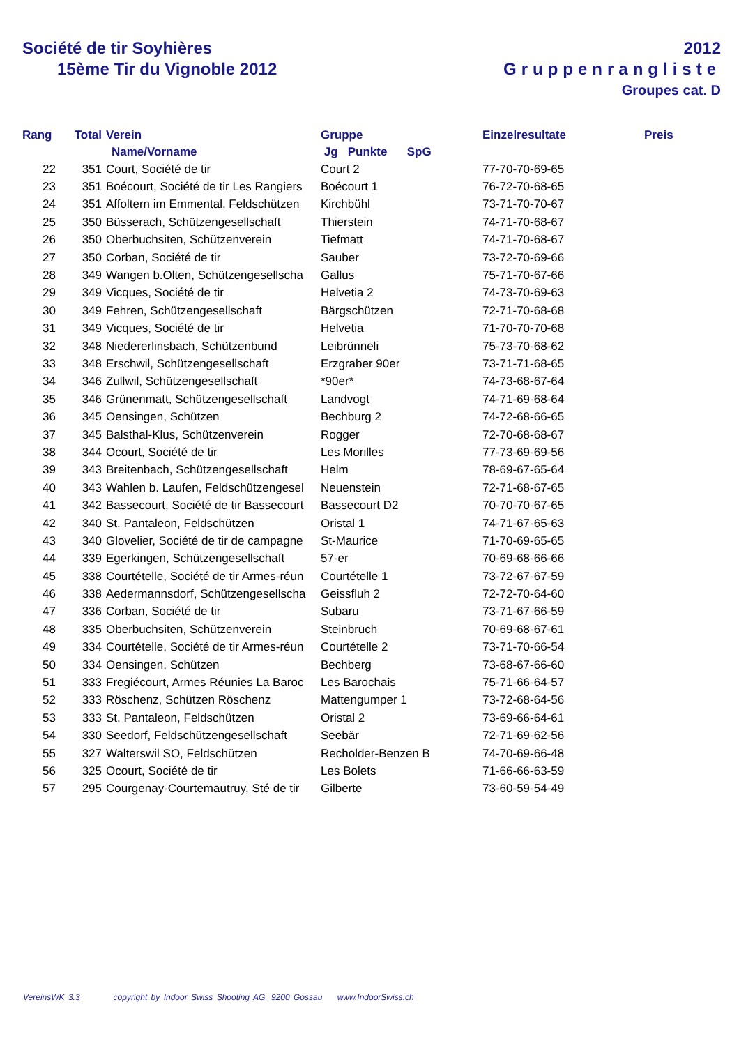Société de tir Soyhières
15ème Tir du Vignoble 2012
2012
Gruppenrangliste
Groupes cat. D
| Rang | Total | Verein | Gruppe | Einzelresultate | Preis |
| --- | --- | --- | --- | --- | --- |
| | | Name/Vorname | Jg Punkte SpG | | |
| 22 | 351 | Court, Société de tir | Court 2 | 77-70-70-69-65 | |
| 23 | 351 | Boécourt, Société de tir Les Rangiers | Boécourt 1 | 76-72-70-68-65 | |
| 24 | 351 | Affoltern im Emmental, Feldschützen | Kirchbühl | 73-71-70-70-67 | |
| 25 | 350 | Büsserach, Schützengesellschaft | Thierstein | 74-71-70-68-67 | |
| 26 | 350 | Oberbuchsiten, Schützenverein | Tiefmatt | 74-71-70-68-67 | |
| 27 | 350 | Corban, Société de tir | Sauber | 73-72-70-69-66 | |
| 28 | 349 | Wangen b.Olten, Schützengesellscha | Gallus | 75-71-70-67-66 | |
| 29 | 349 | Vicques, Société de tir | Helvetia 2 | 74-73-70-69-63 | |
| 30 | 349 | Fehren, Schützengesellschaft | Bärgschützen | 72-71-70-68-68 | |
| 31 | 349 | Vicques, Société de tir | Helvetia | 71-70-70-70-68 | |
| 32 | 348 | Niedererlinsbach, Schützenbund | Leibrünneli | 75-73-70-68-62 | |
| 33 | 348 | Erschwil, Schützengesellschaft | Erzgraber 90er | 73-71-71-68-65 | |
| 34 | 346 | Zullwil, Schützengesellschaft | *90er* | 74-73-68-67-64 | |
| 35 | 346 | Grünenmatt, Schützengesellschaft | Landvogt | 74-71-69-68-64 | |
| 36 | 345 | Oensingen, Schützen | Bechburg 2 | 74-72-68-66-65 | |
| 37 | 345 | Balsthal-Klus, Schützenverein | Rogger | 72-70-68-68-67 | |
| 38 | 344 | Ocourt, Société de tir | Les Morilles | 77-73-69-69-56 | |
| 39 | 343 | Breitenbach, Schützengesellschaft | Helm | 78-69-67-65-64 | |
| 40 | 343 | Wahlen b. Laufen, Feldschützengesel | Neuenstein | 72-71-68-67-65 | |
| 41 | 342 | Bassecourt, Société de tir Bassecourt | Bassecourt D2 | 70-70-70-67-65 | |
| 42 | 340 | St. Pantaleon, Feldschützen | Oristal 1 | 74-71-67-65-63 | |
| 43 | 340 | Glovelier, Société de tir de campagne | St-Maurice | 71-70-69-65-65 | |
| 44 | 339 | Egerkingen, Schützengesellschaft | 57-er | 70-69-68-66-66 | |
| 45 | 338 | Courtételle, Société de tir Armes-réun | Courtételle 1 | 73-72-67-67-59 | |
| 46 | 338 | Aedermannsdorf, Schützengesellscha | Geissfluh 2 | 72-72-70-64-60 | |
| 47 | 336 | Corban, Société de tir | Subaru | 73-71-67-66-59 | |
| 48 | 335 | Oberbuchsiten, Schützenverein | Steinbruch | 70-69-68-67-61 | |
| 49 | 334 | Courtételle, Société de tir Armes-réun | Courtételle 2 | 73-71-70-66-54 | |
| 50 | 334 | Oensingen, Schützen | Bechberg | 73-68-67-66-60 | |
| 51 | 333 | Fregiécourt, Armes Réunies La Baroc | Les Barochais | 75-71-66-64-57 | |
| 52 | 333 | Röschenz, Schützen Röschenz | Mattengumper 1 | 73-72-68-64-56 | |
| 53 | 333 | St. Pantaleon, Feldschützen | Oristal 2 | 73-69-66-64-61 | |
| 54 | 330 | Seedorf, Feldschützengesellschaft | Seebär | 72-71-69-62-56 | |
| 55 | 327 | Walterswil SO, Feldschützen | Recholder-Benzen B | 74-70-69-66-48 | |
| 56 | 325 | Ocourt, Société de tir | Les Bolets | 71-66-66-63-59 | |
| 57 | 295 | Courgenay-Courtemautruy, Sté de tir | Gilberte | 73-60-59-54-49 | |
VereinsWK 3.3 copyright by Indoor Swiss Shooting AG, 9200 Gossau www.IndoorSwiss.ch